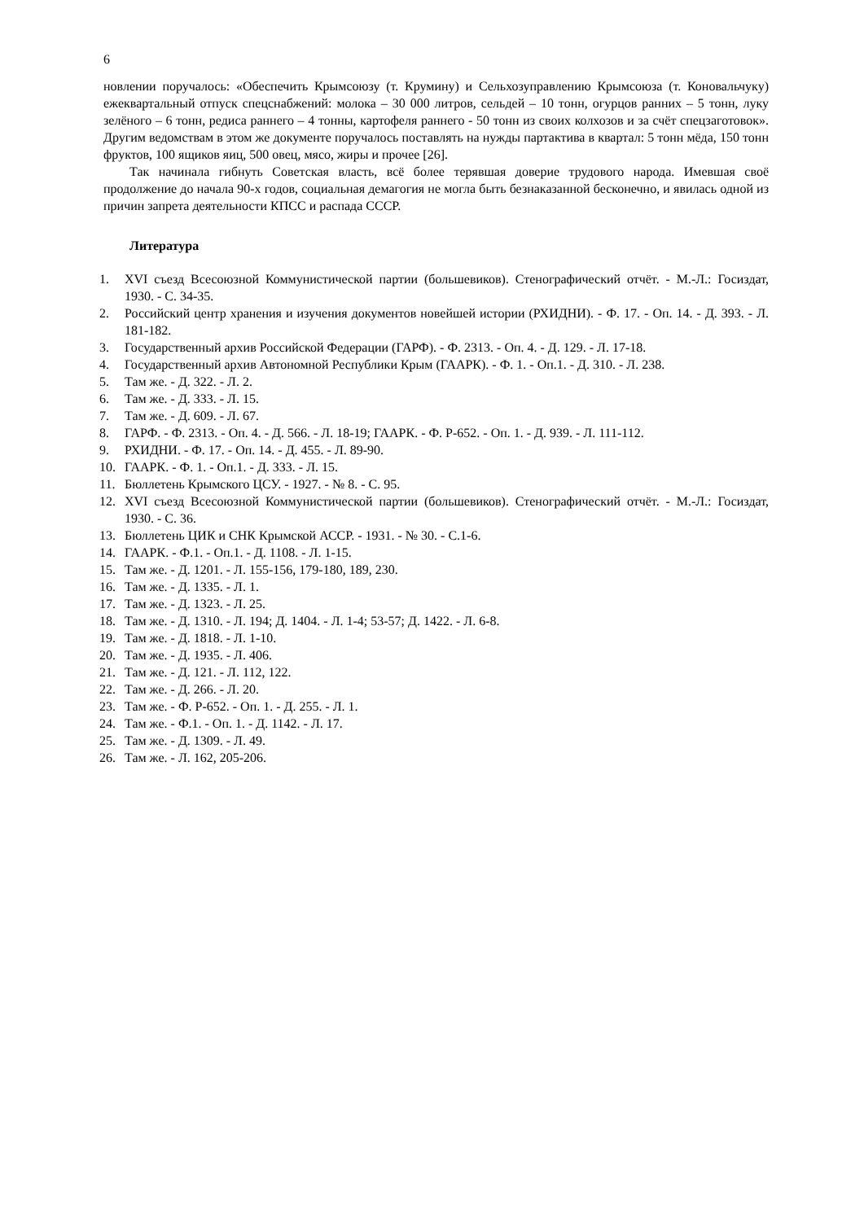6
новлении поручалось: «Обеспечить Крымсоюзу (т. Крумину) и Сельхозуправлению Крымсоюза (т. Коновальчуку) ежеквартальный отпуск спецснабжений: молока – 30 000 литров, сельдей – 10 тонн, огурцов ранних – 5 тонн, луку зелёного – 6 тонн, редиса раннего – 4 тонны, картофеля раннего - 50 тонн из своих колхозов и за счёт спецзаготовок». Другим ведомствам в этом же документе поручалось поставлять на нужды партактива в квартал: 5 тонн мёда, 150 тонн фруктов, 100 ящиков яиц, 500 овец, мясо, жиры и прочее [26].
Так начинала гибнуть Советская власть, всё более терявшая доверие трудового народа. Имевшая своё продолжение до начала 90-х годов, социальная демагогия не могла быть безнаказанной бесконечно, и явилась одной из причин запрета деятельности КПСС и распада СССР.
Литература
1. XVI съезд Всесоюзной Коммунистической партии (большевиков). Стенографический отчёт. - М.-Л.: Госиздат, 1930. - С. 34-35.
2. Российский центр хранения и изучения документов новейшей истории (РХИДНИ). - Ф. 17. - Оп. 14. - Д. 393. - Л. 181-182.
3. Государственный архив Российской Федерации (ГАРФ). - Ф. 2313. - Оп. 4. - Д. 129. - Л. 17-18.
4. Государственный архив Автономной Республики Крым (ГААРК). - Ф. 1. - Оп.1. - Д. 310. - Л. 238.
5. Там же. - Д. 322. - Л. 2.
6. Там же. - Д. 333. - Л. 15.
7. Там же. - Д. 609. - Л. 67.
8. ГАРФ. - Ф. 2313. - Оп. 4. - Д. 566. - Л. 18-19; ГААРК. - Ф. Р-652. - Оп. 1. - Д. 939. - Л. 111-112.
9. РХИДНИ. - Ф. 17. - Оп. 14. - Д. 455. - Л. 89-90.
10. ГААРК. - Ф. 1. - Оп.1. - Д. 333. - Л. 15.
11. Бюллетень Крымского ЦСУ. - 1927. - № 8. - С. 95.
12. XVI съезд Всесоюзной Коммунистической партии (большевиков). Стенографический отчёт. - М.-Л.: Госиздат, 1930. - С. 36.
13. Бюллетень ЦИК и СНК Крымской АССР. - 1931. - № 30. - С.1-6.
14. ГААРК. - Ф.1. - Оп.1. - Д. 1108. - Л. 1-15.
15. Там же. - Д. 1201. - Л. 155-156, 179-180, 189, 230.
16. Там же. - Д. 1335. - Л. 1.
17. Там же. - Д. 1323. - Л. 25.
18. Там же. - Д. 1310. - Л. 194; Д. 1404. - Л. 1-4; 53-57; Д. 1422. - Л. 6-8.
19. Там же. - Д. 1818. - Л. 1-10.
20. Там же. - Д. 1935. - Л. 406.
21. Там же. - Д. 121. - Л. 112, 122.
22. Там же. - Д. 266. - Л. 20.
23. Там же. - Ф. Р-652. - Оп. 1. - Д. 255. - Л. 1.
24. Там же. - Ф.1. - Оп. 1. - Д. 1142. - Л. 17.
25. Там же. - Д. 1309. - Л. 49.
26. Там же. - Л. 162, 205-206.